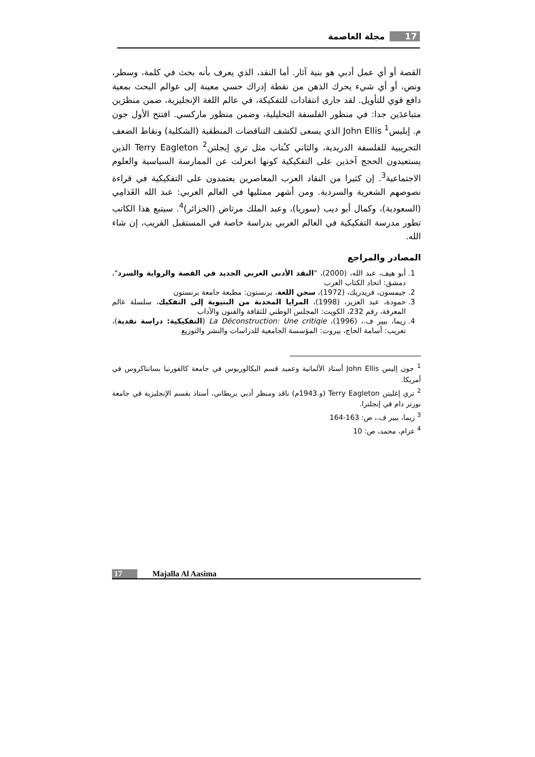17 مجلة العاصمة
القصة أو أي عمل أدبي هو بنية آثار. أما النقد، الذي يعرف بأنه بحث في كلمة، وسطر، ونص، أو أي شيء يحرك الذهن من نقطة إدراك حسي معينة إلى عوالم البحث بمعية دافع قوي للتأويل. لقد جارى انتقادات للتفكيكة، في عالم اللغة الإنجليزية، ضمن منظرَين متباعدَين جدا: في منظور الفلسفة التحليلية، وضمن منظور ماركسي. افتتح الأول جون م. إيليس<sup>1</sup> John Ellis الذي يسعى لكشف التناقضات المنطقية (الشكلية) ونقاط الضعف التجريبية للفلسفة الدريدية، والثاني كـُتاب مثل تري إيجلتن<sup>2</sup> Terry Eagleton الذين يستعيدون الحجج آخذين على التفكيكية كونها انعزلت عن الممارسة السياسية والعلوم الاجتماعية<sup>3</sup>. إن كثيرا من النقاد العرب المعاصرين يعتمدون على التفكيكية في قراءة نصوصهم الشعرية والسردية. ومن أشهر ممثليها في العالم العربي: عبد الله الغَذامِي (السعودية)، وكمال أبو ديب (سوريا)، وعبد الملك مرتاض (الجزائر)<sup>4</sup>. سيتبع هذا الكاتب تطور مدرسة التفكيكية في العالم العربي بدراسة خاصة في المستقبل القريب، إن شاء الله.
المصادر والمراجع
1. أبو هيف، عبد الله، (2000)، "النقد الأدبي العربي الجديد في القصة والرواية والسرد"، دمشق: اتحاد الكتاب العرب
2. جيمسون، فريدريك، (1972)، سجن اللغة، برنستون: مطبعة جامعة برنستون
3. حمودة، عبد العزيز، (1998)، المرايا المحدبة من البنيوية إلى التفكيك، سلسلة عالم المعرفة، رقم 232، الكويت: المجلس الوطني للثقافة والفنون والآداب
4. زيما، بيير ف.، (1996)، La Déconstruction: Une critiqie (التفكيكية: دراسة نقدية)، تعريب: أسامة الحاج، بيروت: المؤسسة الجامعية للدراسات والنشر والتوزيع
<sup>1</sup> جون إليس John Ellis أستاذ الألمانية وعميد قسم البكالوريوس في جامعة كالفورنيا بسانتاكروس في أمريكا.
<sup>2</sup> تري إغليتن Terry Eagleton (و.1943م) ناقد ومنظر أدبي بريطاني، أستاذ بقسم الإنجليزية في جامعة نورتر دام في إنجلترا.
<sup>3</sup> زيما، بيير ف.، ص: 163-164
<sup>4</sup> عزام، محمد، ص: 10
17 Majalla Al Aasima